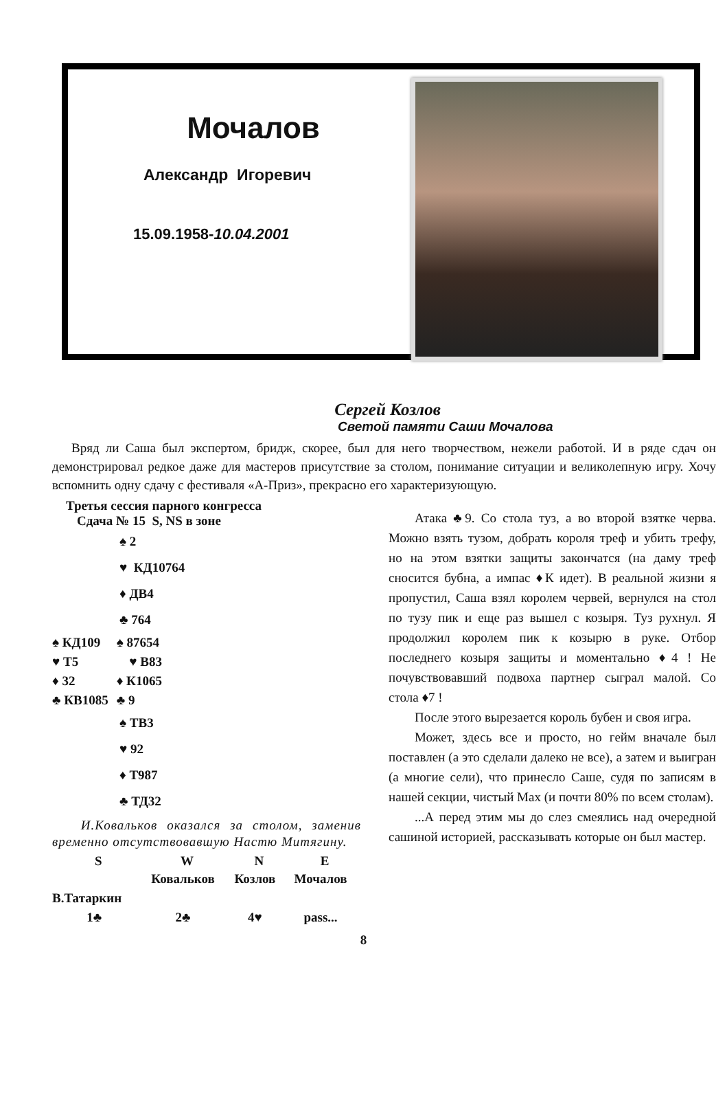Мочалов
Александр Игоревич
15.09.1958-10.04.2001
Сергей Козлов
Светой памяти Саши Мочалова
Вряд ли Саша был экспертом, бридж, скорее, был для него творчеством, нежели работой. И в ряде сдач он демонстрировал редкое даже для мастеров присутствие за столом, понимание ситуации и великолепную игру. Хочу вспомнить одну сдачу с фестиваля «А-Приз», прекрасно его характеризующую.
Третья сессия парного конгресса
Сдача № 15 S, NS в зоне
♠ 2
♥ КД10764
♦ ДВ4
♣ 764
| ♠ КД109 | ♠ 87654 |
| ♥ Т5 | ♥ В83 |
| ♦ 32 | ♦ К1065 |
| ♣ КВ1085 | ♣ 9 |
♠ ТВ3
♥ 92
♦ Т987
♣ ТД32
И.Ковальков оказался за столом, заменив временно отсутствовавшую Настю Митягину.
| S | W | N | E |
| --- | --- | --- | --- |
| | Ковальков | Козлов | Мочалов |
| В.Татаркин | | | |
| 1♣ | 2♣ | 4♥ | pass... |
Атака ♣9. Со стола туз, а во второй взятке черва. Можно взять тузом, добрать короля треф и убить трефу, но на этом взятки защиты закончатся (на даму треф сносится бубна, а импас ♦К идет). В реальной жизни я пропустил, Саша взял королем червей, вернулся на стол по тузу пик и еще раз вышел с козыря. Туз рухнул. Я продолжил королем пик к козырю в руке. Отбор последнего козыря защиты и моментально ♦4 ! Не почувствовавший подвоха партнер сыграл малой. Со стола ♦7 !
После этого вырезается король бубен и своя игра.
Может, здесь все и просто, но гейм вначале был поставлен (а это сделали далеко не все), а затем и выигран (а многие сели), что принесло Саше, судя по записям в нашей секции, чистый Max (и почти 80% по всем столам).
...А перед этим мы до слез смеялись над очередной сашиной историей, рассказывать которые он был мастер.
8